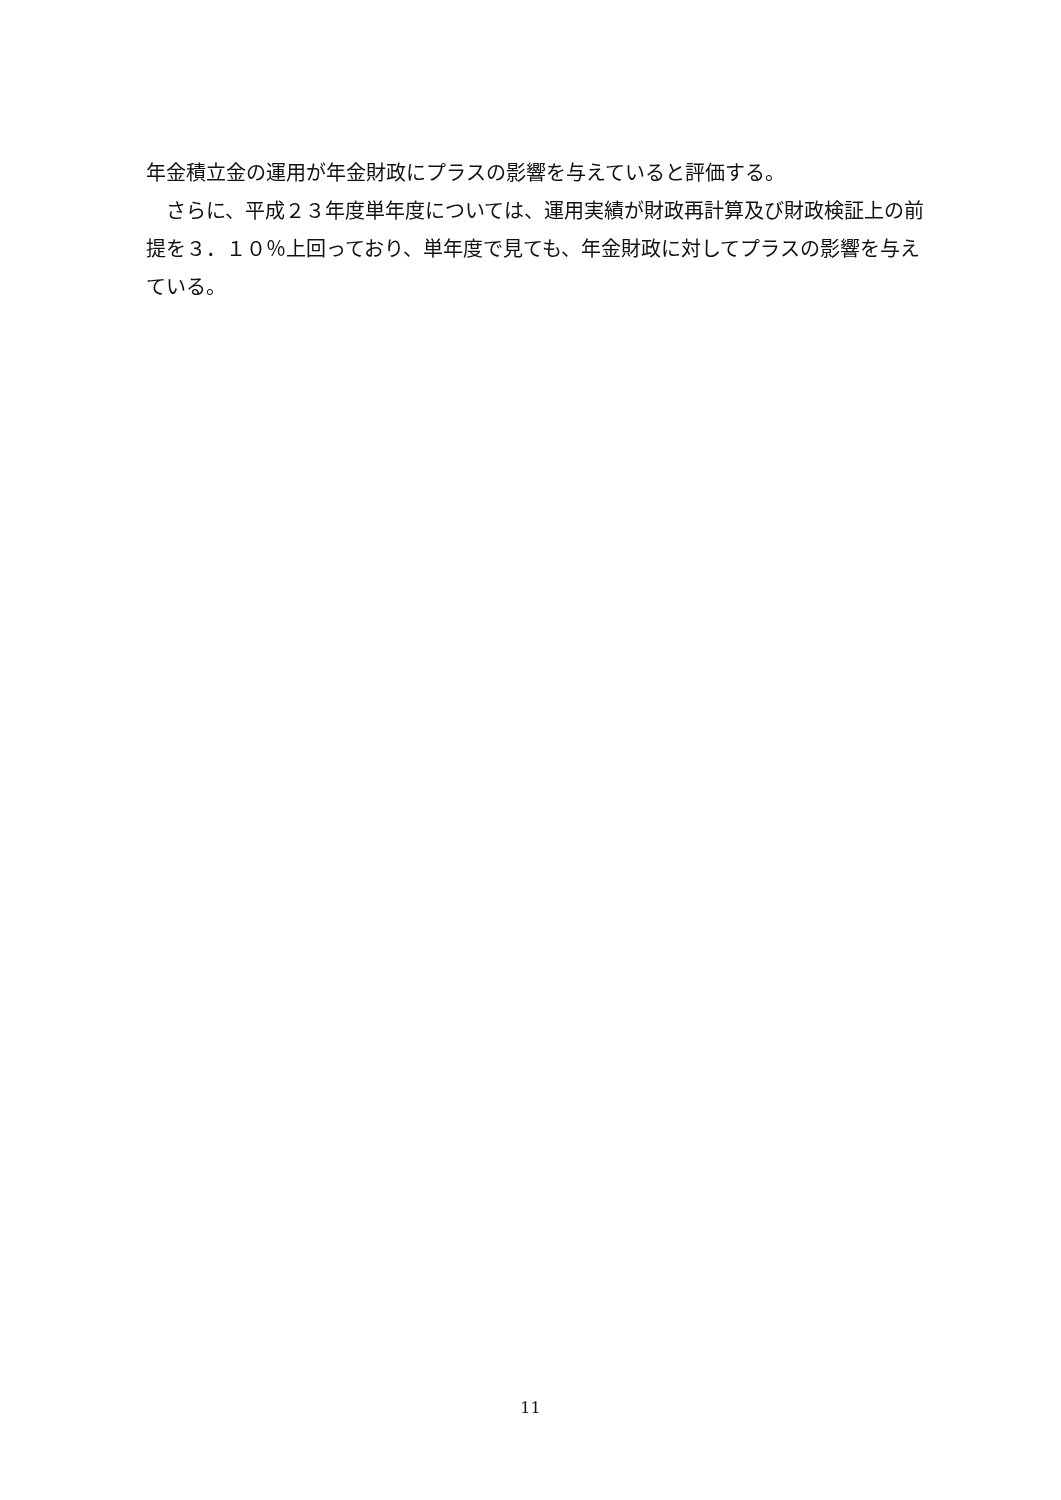年金積立金の運用が年金財政にプラスの影響を与えていると評価する。
　さらに、平成２３年度単年度については、運用実績が財政再計算及び財政検証上の前提を３．１０％上回っており、単年度で見ても、年金財政に対してプラスの影響を与えている。
11